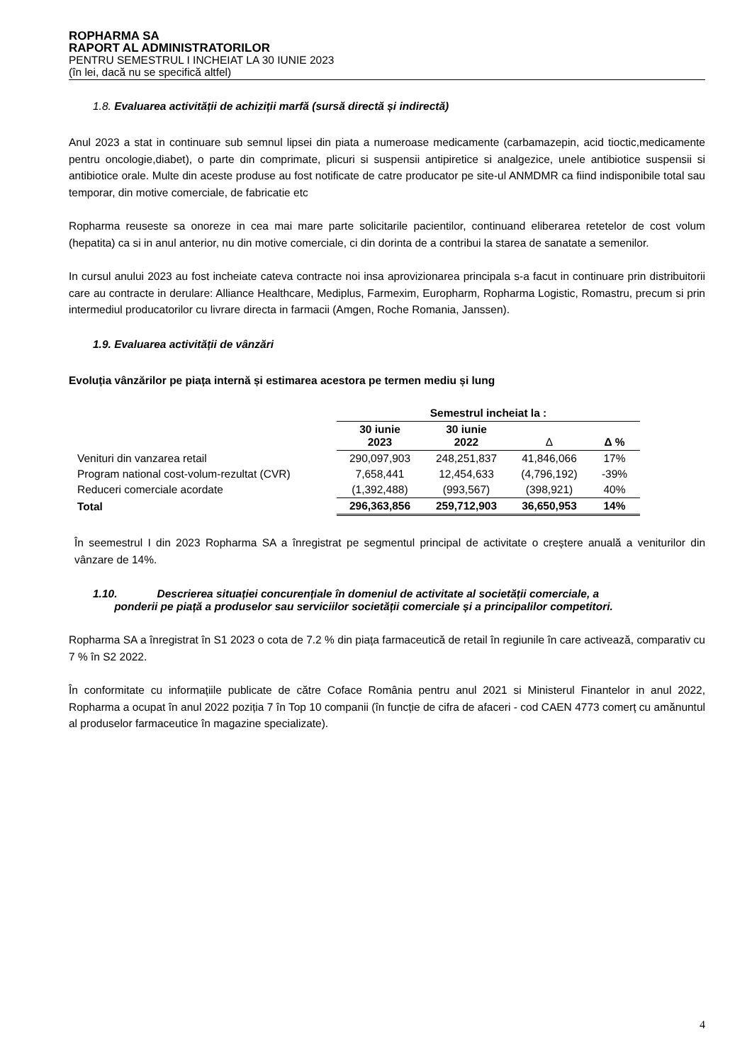ROPHARMA SA
RAPORT AL ADMINISTRATORILOR
PENTRU SEMESTRUL I INCHEIAT LA 30 IUNIE 2023
(în lei, dacă nu se specifică altfel)
1.8. Evaluarea activității de achiziții marfă (sursă directă și indirectă)
Anul 2023 a stat in continuare sub semnul lipsei din piata a numeroase medicamente (carbamazepin, acid tioctic,medicamente pentru oncologie,diabet), o parte din comprimate, plicuri si suspensii antipiretice si analgezice, unele antibiotice suspensii si antibiotice orale. Multe din aceste produse au fost notificate de catre producator pe site-ul ANMDMR ca fiind indisponibile total sau temporar, din motive comerciale, de fabricatie etc
Ropharma reuseste sa onoreze in cea mai mare parte solicitarile pacientilor, continuand eliberarea retetelor de cost volum (hepatita) ca si in anul anterior, nu din motive comerciale, ci din dorinta de a contribui la starea de sanatate a semenilor.
In cursul anului 2023 au fost incheiate cateva contracte noi insa aprovizionarea principala s-a facut in continuare prin distribuitorii care au contracte in derulare: Alliance Healthcare, Mediplus, Farmexim, Europharm, Ropharma Logistic, Romastru, precum si prin intermediul producatorilor cu livrare directa in farmacii (Amgen, Roche Romania, Janssen).
1.9. Evaluarea activității de vânzări
Evoluția vânzărilor pe piața internă și estimarea acestora pe termen mediu și lung
| | Semestrul incheiat la : | | | |
| --- | --- | --- | --- | --- |
| | 30 iunie 2023 | 30 iunie 2022 | Δ | Δ % |
| Venituri din vanzarea retail | 290,097,903 | 248,251,837 | 41,846,066 | 17% |
| Program national cost-volum-rezultat (CVR) | 7,658,441 | 12,454,633 | (4,796,192) | -39% |
| Reduceri comerciale acordate | (1,392,488) | (993,567) | (398,921) | 40% |
| Total | 296,363,856 | 259,712,903 | 36,650,953 | 14% |
În seemestrul I din 2023 Ropharma SA a înregistrat pe segmentul principal de activitate o creștere anuală a veniturilor din vânzare de 14%.
1.10. Descrierea situației concurențiale în domeniul de activitate al societății comerciale, a
ponderii pe piață a produselor sau serviciilor societății comerciale și a principalilor competitori.
Ropharma SA a înregistrat în S1 2023 o cota de 7.2 % din piața farmaceutică de retail în regiunile în care activează, comparativ cu 7 % în S2 2022.
În conformitate cu informațiile publicate de către Coface România pentru anul 2021 si Ministerul Finantelor in anul 2022, Ropharma a ocupat în anul 2022 poziția 7 în Top 10 companii (în funcție de cifra de afaceri - cod CAEN 4773 comerț cu amănuntul al produselor farmaceutice în magazine specializate).
4